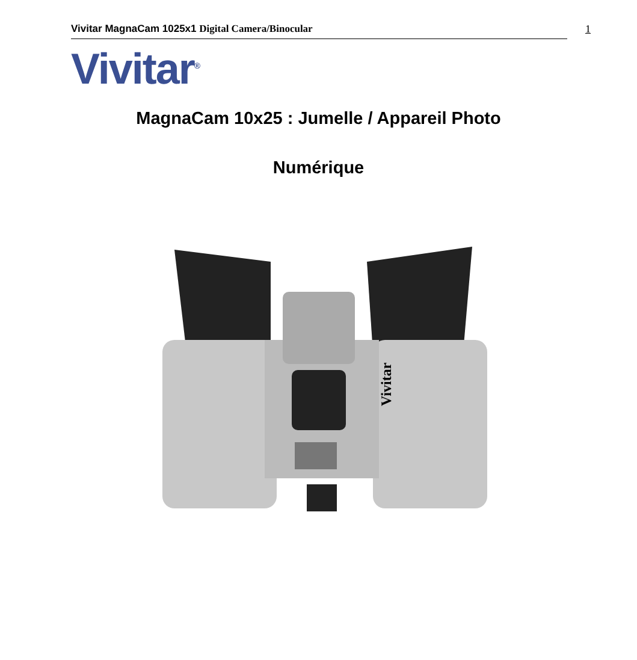Vivitar MagnaCam 1025x1 Digital Camera/Binocular 1
Vivitar<sup>®</sup>
MagnaCam 10x25 : Jumelle / Appareil Photo
Numérique
Vivitar